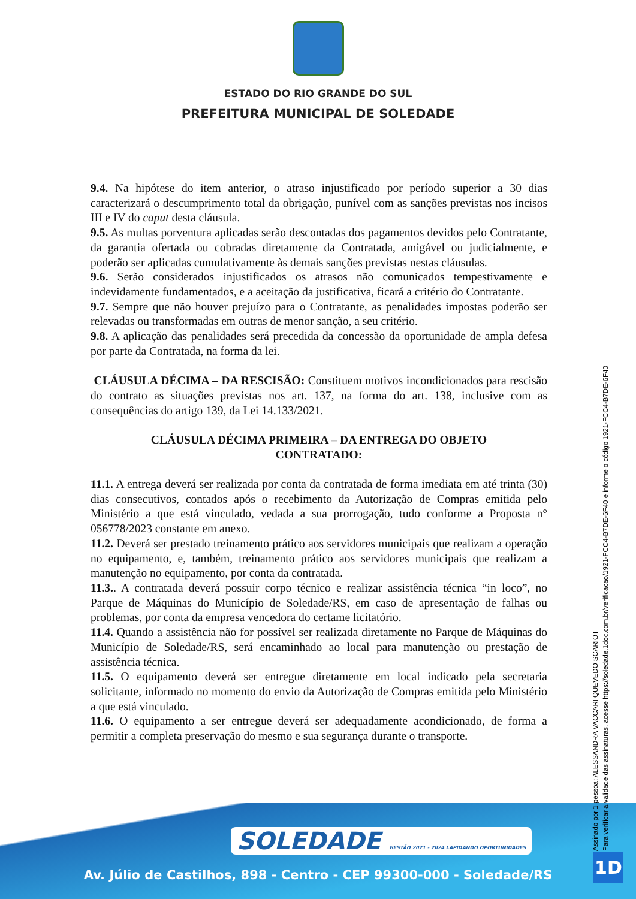ESTADO DO RIO GRANDE DO SUL
PREFEITURA MUNICIPAL DE SOLEDADE
9.4. Na hipótese do item anterior, o atraso injustificado por período superior a 30 dias caracterizará o descumprimento total da obrigação, punível com as sanções previstas nos incisos III e IV do caput desta cláusula.
9.5. As multas porventura aplicadas serão descontadas dos pagamentos devidos pelo Contratante, da garantia ofertada ou cobradas diretamente da Contratada, amigável ou judicialmente, e poderão ser aplicadas cumulativamente às demais sanções previstas nestas cláusulas.
9.6. Serão considerados injustificados os atrasos não comunicados tempestivamente e indevidamente fundamentados, e a aceitação da justificativa, ficará a critério do Contratante.
9.7. Sempre que não houver prejuízo para o Contratante, as penalidades impostas poderão ser relevadas ou transformadas em outras de menor sanção, a seu critério.
9.8. A aplicação das penalidades será precedida da concessão da oportunidade de ampla defesa por parte da Contratada, na forma da lei.
CLÁUSULA DÉCIMA – DA RESCISÃO: Constituem motivos incondicionados para rescisão do contrato as situações previstas nos art. 137, na forma do art. 138, inclusive com as consequências do artigo 139, da Lei 14.133/2021.
CLÁUSULA DÉCIMA PRIMEIRA – DA ENTREGA DO OBJETO
CONTRATADO:
11.1. A entrega deverá ser realizada por conta da contratada de forma imediata em até trinta (30) dias consecutivos, contados após o recebimento da Autorização de Compras emitida pelo Ministério a que está vinculado, vedada a sua prorrogação, tudo conforme a Proposta n° 056778/2023 constante em anexo.
11.2. Deverá ser prestado treinamento prático aos servidores municipais que realizam a operação no equipamento, e, também, treinamento prático aos servidores municipais que realizam a manutenção no equipamento, por conta da contratada.
11.3.. A contratada deverá possuir corpo técnico e realizar assistência técnica “in loco”, no Parque de Máquinas do Município de Soledade/RS, em caso de apresentação de falhas ou problemas, por conta da empresa vencedora do certame licitatório.
11.4. Quando a assistência não for possível ser realizada diretamente no Parque de Máquinas do Município de Soledade/RS, será encaminhado ao local para manutenção ou prestação de assistência técnica.
11.5. O equipamento deverá ser entregue diretamente em local indicado pela secretaria solicitante, informado no momento do envio da Autorização de Compras emitida pelo Ministério a que está vinculado.
11.6. O equipamento a ser entregue deverá ser adequadamente acondicionado, de forma a permitir a completa preservação do mesmo e sua segurança durante o transporte.
SOLEDADE GESTÃO 2021 - 2024 LAPIDANDO OPORTUNIDADES
Av. Júlio de Castilhos, 898 - Centro - CEP 99300-000 - Soledade/RS
Assinado por 1 pessoa: ALESSANDRA VACCARI QUEVEDO SCARIOT
Para verificar a validade das assinaturas, acesse https://soledade.1doc.com.br/verificacao/1921-FCC4-B7DE-6F40 e informe o código 1921-FCC4-B7DE-6F40
1D